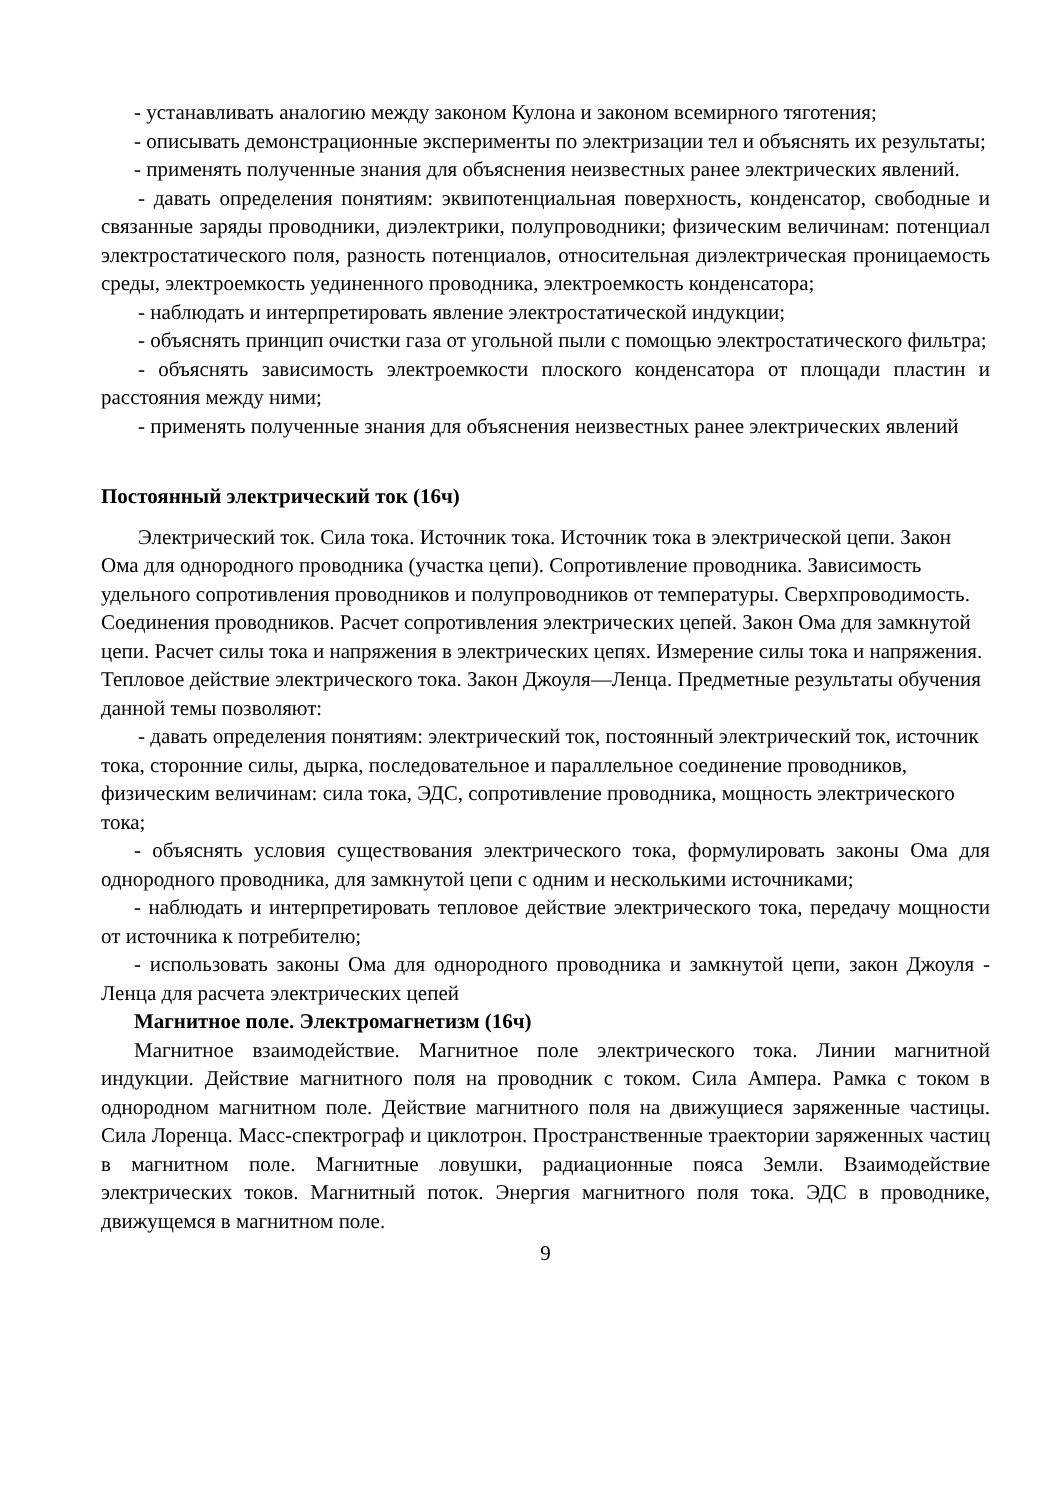- устанавливать аналогию между законом Кулона и законом всемирного тяготения;
- описывать демонстрационные эксперименты по электризации тел и объяснять их результаты;
- применять полученные знания для объяснения неизвестных ранее электрических явлений.
- давать определения понятиям: эквипотенциальная поверхность, конденсатор, свободные и связанные заряды проводники, диэлектрики, полупроводники; физическим величинам: потенциал электростатического поля, разность потенциалов, относительная диэлектрическая проницаемость среды, электроемкость уединенного проводника, электроемкость конденсатора;
- наблюдать и интерпретировать явление электростатической индукции;
- объяснять принцип очистки газа от угольной пыли с помощью электростатического фильтра;
- объяснять зависимость электроемкости плоского конденсатора от площади пластин и расстояния между ними;
- применять полученные знания для объяснения неизвестных ранее электрических явлений
Постоянный электрический ток (16ч)
Электрический ток. Сила тока. Источник тока. Источник тока в электрической цепи. Закон Ома для однородного проводника (участка цепи). Сопротивление проводника. Зависимость удельного сопротивления проводников и полупроводников от температуры. Сверхпроводимость. Соединения проводников. Расчет сопротивления электрических цепей. Закон Ома для замкнутой цепи. Расчет силы тока и напряжения в электрических цепях. Измерение силы тока и напряжения. Тепловое действие электрического тока. Закон Джоуля—Ленца. Предметные результаты обучения данной темы позволяют:
- давать определения понятиям: электрический ток, постоянный электрический ток, источник тока, сторонние силы, дырка, последовательное и параллельное соединение проводников, физическим величинам: сила тока, ЭДС, сопротивление проводника, мощность электрического тока;
- объяснять условия существования электрического тока, формулировать законы Ома для однородного проводника, для замкнутой цепи с одним и несколькими источниками;
- наблюдать и интерпретировать тепловое действие электрического тока, передачу мощности от источника к потребителю;
- использовать законы Ома для однородного проводника и замкнутой цепи, закон Джоуля - Ленца для расчета электрических цепей
Магнитное поле. Электромагнетизм (16ч)
Магнитное взаимодействие. Магнитное поле электрического тока. Линии магнитной индукции. Действие магнитного поля на проводник с током. Сила Ампера. Рамка с током в однородном магнитном поле. Действие магнитного поля на движущиеся заряженные частицы. Сила Лоренца. Масс-спектрограф и циклотрон. Пространственные траектории заряженных частиц в магнитном поле. Магнитные ловушки, радиационные пояса Земли. Взаимодействие электрических токов. Магнитный поток. Энергия магнитного поля тока. ЭДС в проводнике, движущемся в магнитном поле.
9